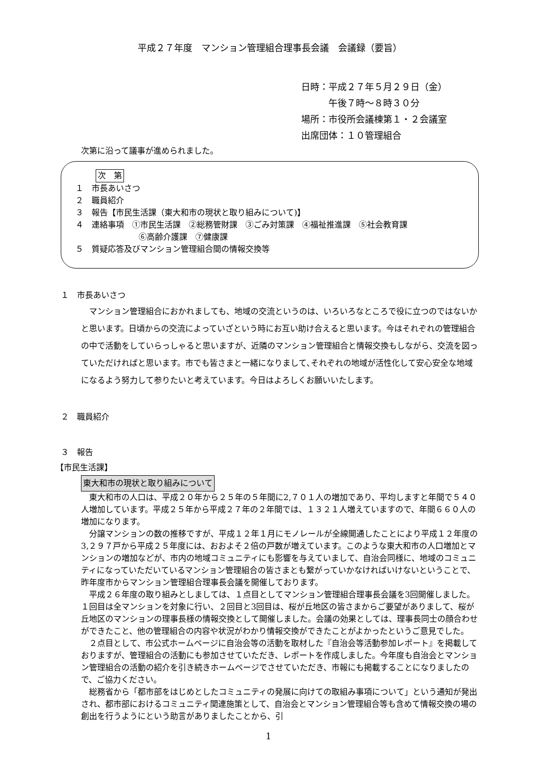平成２７年度　マンション管理組合理事長会議　会議録（要旨）
日時：平成２７年５月２９日（金）
　　　午後７時～８時３０分
場所：市役所会議棟第１・２会議室
出席団体：１０管理組合
次第に沿って議事が進められました。
次　第
１　市長あいさつ
２　職員紹介
３　報告【市民生活課（東大和市の現状と取り組みについて)】
４　連絡事項　①市民生活課　②総務管財課　③ごみ対策課　④福祉推進課　⑤社会教育課
⑥高齢介護課　⑦健康課
５　質疑応答及びマンション管理組合間の情報交換等
１　市長あいさつ
マンション管理組合におかれましても、地域の交流というのは、いろいろなところで役に立つのではないかと思います。日頃からの交流によっていざという時にお互い助け合えると思います。今はそれぞれの管理組合の中で活動をしていらっしゃると思いますが、近隣のマンション管理組合と情報交換もしながら、交流を図っていただければと思います。市でも皆さまと一緒になりまして､それぞれの地域が活性化して安心安全な地域になるよう努力して参りたいと考えています。今日はよろしくお願いいたします。
２　職員紹介
３　報告
【市民生活課】
東大和市の現状と取り組みについて
東大和市の人口は、平成２０年から２５年の５年間に2,７０１人の増加であり、平均しますと年間で５４０人増加しています。平成２５年から平成２７年の２年間では、１３２１人増えていますので、年間６６０人の増加になります。
分譲マンションの数の推移ですが、平成１２年１月にモノレールが全線開通したことにより平成１２年度の3,２９７戸から平成２５年度には、おおよそ２倍の戸数が増えています。このような東大和市の人口増加とマンションの増加などが、市内の地域コミュニティにも影響を与えていまして、自治会同様に、地域のコミュニティになっていただいているマンション管理組合の皆さまとも繋がっていかなければいけないということで、昨年度市からマンション管理組合理事長会議を開催しております。
平成２６年度の取り組みとしましては、１点目としてマンション管理組合理事長会議を3回開催しました。１回目は全マンションを対象に行い、２回目と3回目は、桜が丘地区の皆さまからご要望がありまして、桜が丘地区のマンションの理事長様の情報交換として開催しました。会議の効果としては、理事長同士の顔合わせができたこと、他の管理組合の内容や状況がわかり情報交換ができたことがよかったというご意見でした。
２点目として、市公式ホームページに自治会等の活動を取材した『自治会等活動参加レポート』を掲載しておりますが、管理組合の活動にも参加させていただき、レポートを作成しました。今年度も自治会とマンション管理組合の活動の紹介を引き続きホームページでさせていただき、市報にも掲載することになりましたので、ご協力ください。
総務省から「都市部をはじめとしたコミュニティの発展に向けての取組み事項について」という通知が発出され、都市部におけるコミュニティ関連施策として、自治会とマンション管理組合等も含めて情報交換の場の創出を行うようにという助言がありましたことから、引
1